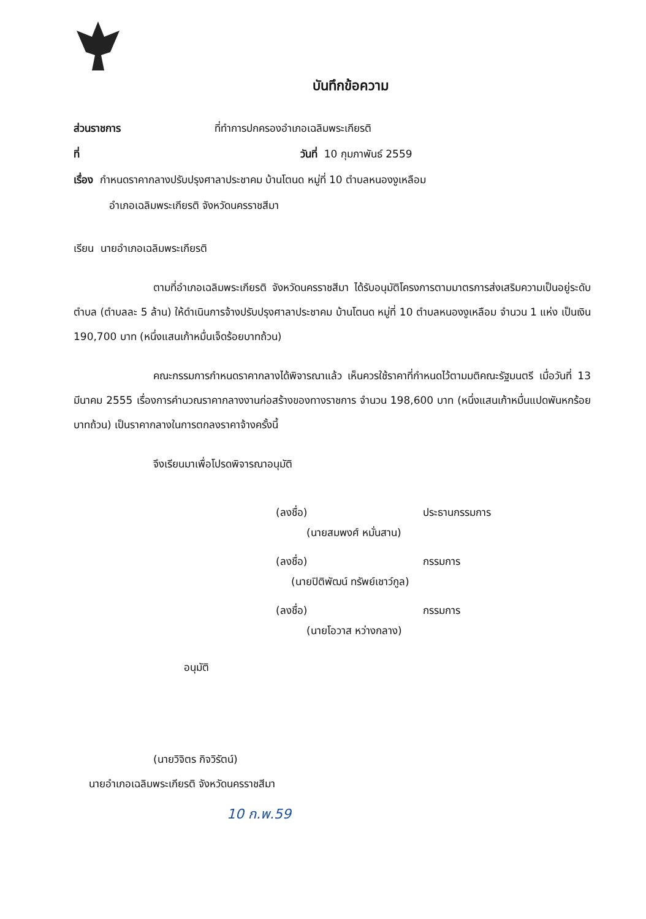บันทึกข้อความ
ส่วนราชการ ที่ทำการปกครองอำเภอเฉลิมพระเกียรติ
ที่ วันที่ 10 กุมภาพันธ์ 2559
เรื่อง กำหนดราคากลางปรับปรุงศาลาประชาคม บ้านโตนด หมู่ที่ 10 ตำบลหนองงูเหลือม
อำเภอเฉลิมพระเกียรติ จังหวัดนครราชสีมา
เรียน นายอำเภอเฉลิมพระเกียรติ
ตามที่อำเภอเฉลิมพระเกียรติ จังหวัดนครราชสีมา ได้รับอนุมัติโครงการตามมาตรการส่งเสริมความเป็นอยู่ระดับตำบล (ตำบลละ 5 ล้าน) ให้ดำเนินการจ้างปรับปรุงศาลาประชาคม บ้านโตนด หมู่ที่ 10 ตำบลหนองงูเหลือม จำนวน 1 แห่ง เป็นเงิน 190,700 บาท (หนึ่งแสนเก้าหมื่นเจ็ดร้อยบาทถ้วน)
คณะกรรมการกำหนดราคากลางได้พิจารณาแล้ว เห็นควรใช้ราคาที่กำหนดไว้ตามมติคณะรัฐมนตรี เมื่อวันที่ 13 มีนาคม 2555 เรื่องการคำนวณราคากลางงานก่อสร้างของทางราชการ จำนวน 198,600 บาท (หนึ่งแสนเก้าหมื่นแปดพันหกร้อยบาทถ้วน) เป็นราคากลางในการตกลงราคาจ้างครั้งนี้
จึงเรียนมาเพื่อโปรดพิจารณาอนุมัติ
(ลงชื่อ) ประธานกรรมการ
(นายสมพงศ์ หมั่นสาน)
(ลงชื่อ) กรรมการ
(นายปิติพัฒน์ ทรัพย์เชาว์กูล)
(ลงชื่อ) กรรมการ
(นายโอวาส หว่างกลาง)
อนุมัติ
(นายวิจิตร กิจวิรัตน์)
นายอำเภอเฉลิมพระเกียรติ จังหวัดนครราชสีมา
10 ก.พ.59